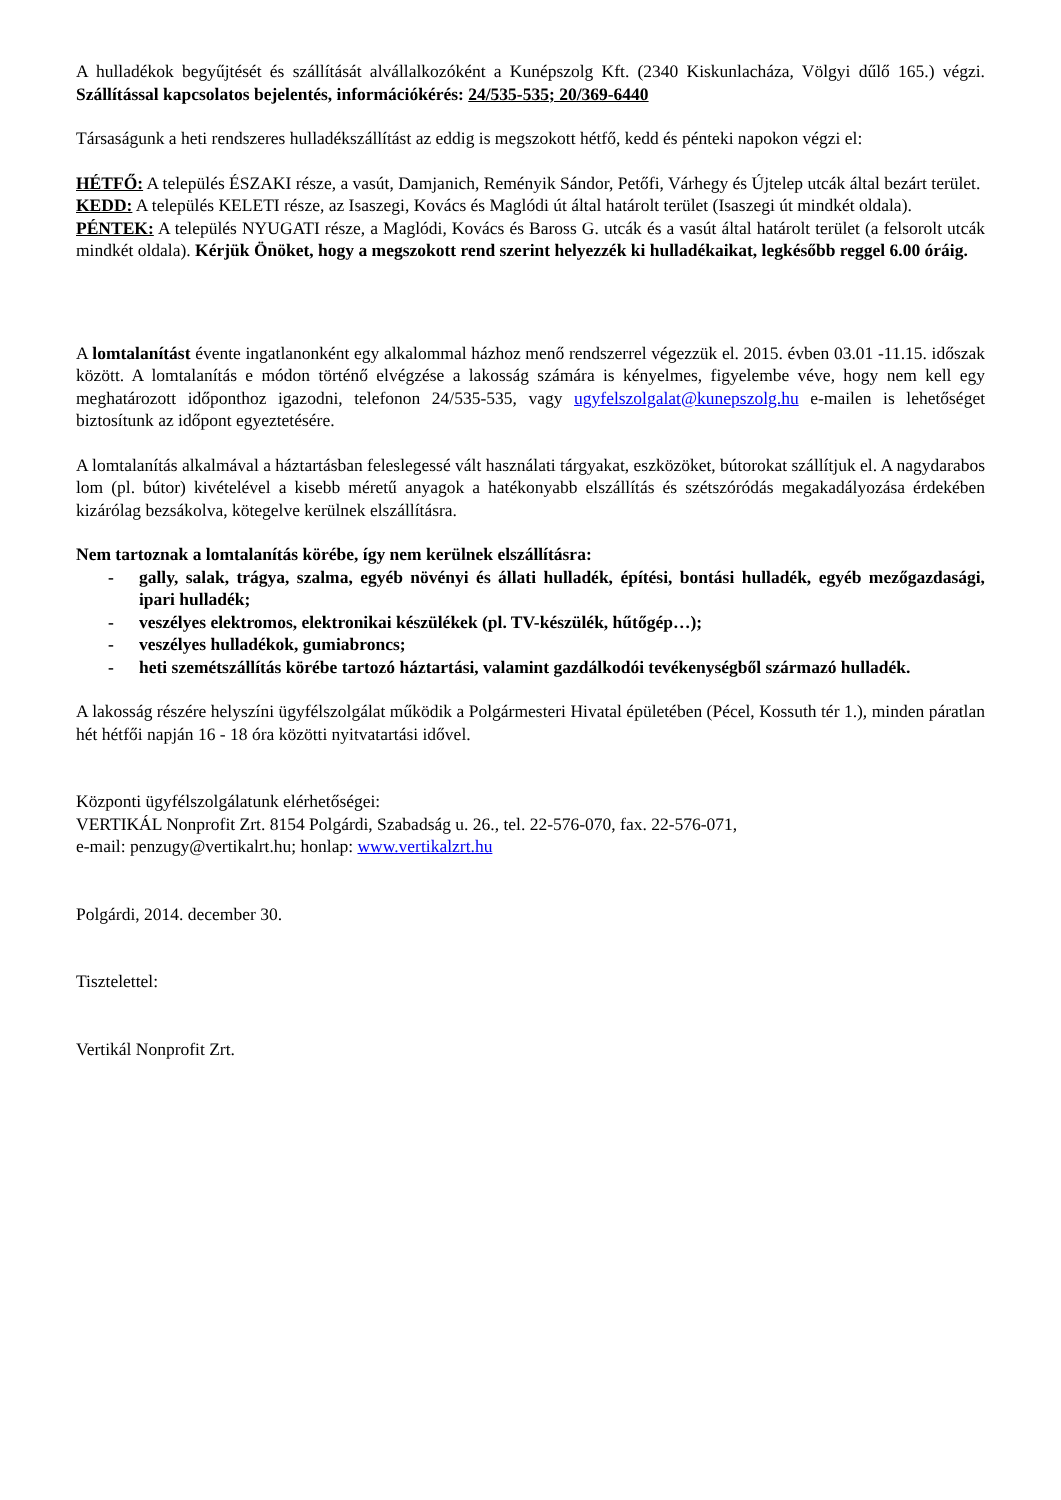A hulladékok begyűjtését és szállítását alvállalkozóként a Kunépszolg Kft. (2340 Kiskunlacháza, Völgyi dűlő 165.) végzi. Szállítással kapcsolatos bejelentés, információkérés: 24/535-535; 20/369-6440
Társaságunk a heti rendszeres hulladékszállítást az eddig is megszokott hétfő, kedd és pénteki napokon végzi el:
HÉTFŐ: A település ÉSZAKI része, a vasút, Damjanich, Reményik Sándor, Petőfi, Várhegy és Újtelep utcák által bezárt terület.
KEDD: A település KELETI része, az Isaszegi, Kovács és Maglódi út által határolt terület (Isaszegi út mindkét oldala).
PÉNTEK: A település NYUGATI része, a Maglódi, Kovács és Baross G. utcák és a vasút által határolt terület (a felsorolt utcák mindkét oldala). Kérjük Önöket, hogy a megszokott rend szerint helyezzék ki hulladékaikat, legkésőbb reggel 6.00 óráig.
A lomtalanítást évente ingatlanonként egy alkalommal házhoz menő rendszerrel végezzük el. 2015. évben 03.01 -11.15. időszak között. A lomtalanítás e módon történő elvégzése a lakosság számára is kényelmes, figyelembe véve, hogy nem kell egy meghatározott időponthoz igazodni, telefonon 24/535-535, vagy ugyfelszolgalat@kunepszolg.hu e-mailen is lehetőséget biztosítunk az időpont egyeztetésére.
A lomtalanítás alkalmával a háztartásban feleslegessé vált használati tárgyakat, eszközöket, bútorokat szállítjuk el. A nagydarabos lom (pl. bútor) kivételével a kisebb méretű anyagok a hatékonyabb elszállítás és szétszóródás megakadályozása érdekében kizárólag bezsákolva, kötegelve kerülnek elszállításra.
Nem tartoznak a lomtalanítás körébe, így nem kerülnek elszállításra:
- gally, salak, trágya, szalma, egyéb növényi és állati hulladék, építési, bontási hulladék, egyéb mezőgazdasági, ipari hulladék;
- veszélyes elektromos, elektronikai készülékek (pl. TV-készülék, hűtőgép…);
- veszélyes hulladékok, gumiabroncs;
- heti szemétszállítás körébe tartozó háztartási, valamint gazdálkodói tevékenységből származó hulladék.
A lakosság részére helyszíni ügyfélszolgálat működik a Polgármesteri Hivatal épületében (Pécel, Kossuth tér 1.), minden páratlan hét hétfői napján 16 - 18 óra közötti nyitvatartási idővel.
Központi ügyfélszolgálatunk elérhetőségei:
VERTIKÁL Nonprofit Zrt. 8154 Polgárdi, Szabadság u. 26., tel. 22-576-070, fax. 22-576-071,
e-mail: penzugy@vertikalrt.hu; honlap: www.vertikalzrt.hu
Polgárdi, 2014. december 30.
Tisztelettel:
Vertikál Nonprofit Zrt.